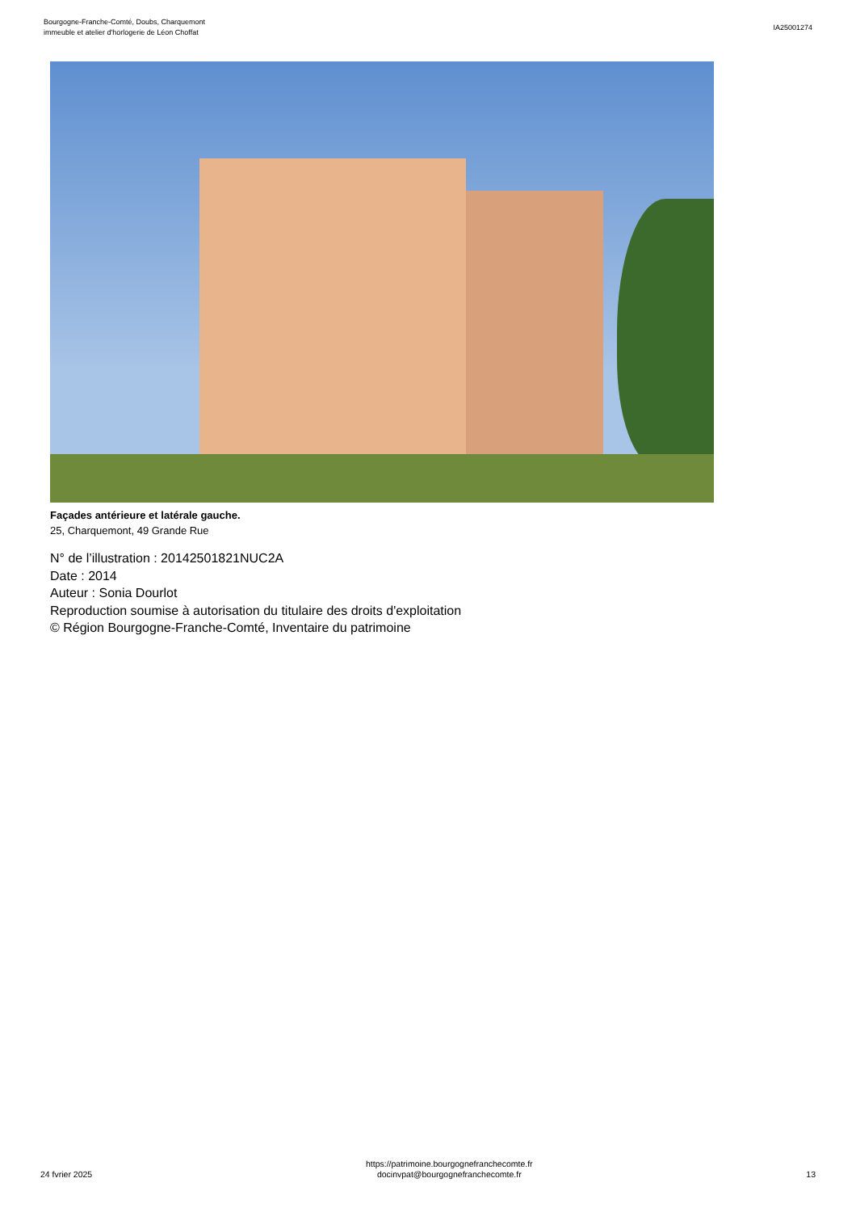Bourgogne-Franche-Comté, Doubs, Charquemont
immeuble et atelier d'horlogerie de Léon Choffat
IA25001274
Façades antérieure et latérale gauche.
25, Charquemont, 49 Grande Rue
N° de l’illustration : 20142501821NUC2A
Date : 2014
Auteur : Sonia Dourlot
Reproduction soumise à autorisation du titulaire des droits d'exploitation
© Région Bourgogne-Franche-Comté, Inventaire du patrimoine
24 fvrier 2025
https://patrimoine.bourgognefranchecomte.fr
docinvpat@bourgognefranchecomte.fr
13